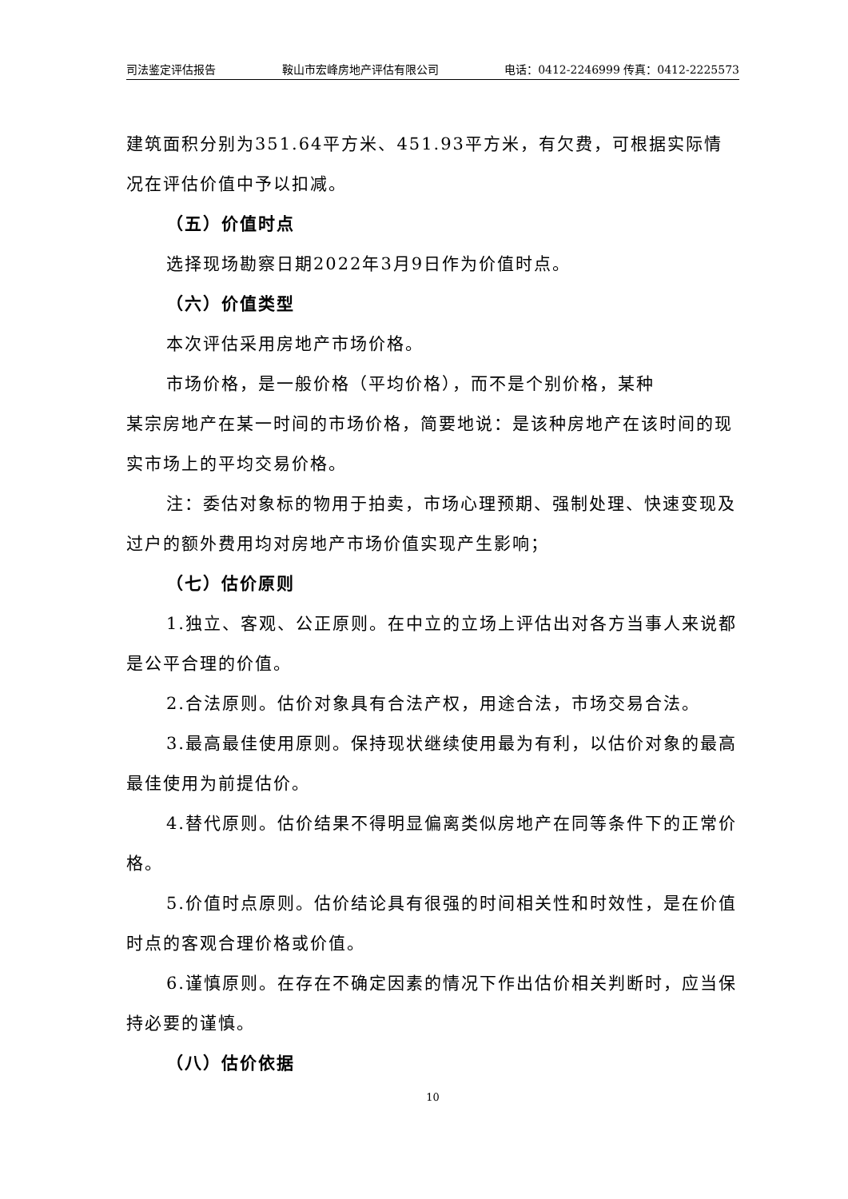司法鉴定评估报告 鞍山市宏峰房地产评估有限公司 电话：0412-2246999 传真：0412-2225573
建筑面积分别为351.64平方米、451.93平方米，有欠费，可根据实际情况在评估价值中予以扣减。
（五）价值时点
选择现场勘察日期2022年3月9日作为价值时点。
（六）价值类型
本次评估采用房地产市场价格。
市场价格，是一般价格（平均价格），而不是个别价格，某种
某宗房地产在某一时间的市场价格，简要地说：是该种房地产在该时间的现实市场上的平均交易价格。
注：委估对象标的物用于拍卖，市场心理预期、强制处理、快速变现及过户的额外费用均对房地产市场价值实现产生影响；
（七）估价原则
1.独立、客观、公正原则。在中立的立场上评估出对各方当事人来说都是公平合理的价值。
2.合法原则。估价对象具有合法产权，用途合法，市场交易合法。
3.最高最佳使用原则。保持现状继续使用最为有利，以估价对象的最高最佳使用为前提估价。
4.替代原则。估价结果不得明显偏离类似房地产在同等条件下的正常价格。
5.价值时点原则。估价结论具有很强的时间相关性和时效性，是在价值时点的客观合理价格或价值。
6.谨慎原则。在存在不确定因素的情况下作出估价相关判断时，应当保持必要的谨慎。
（八）估价依据
10